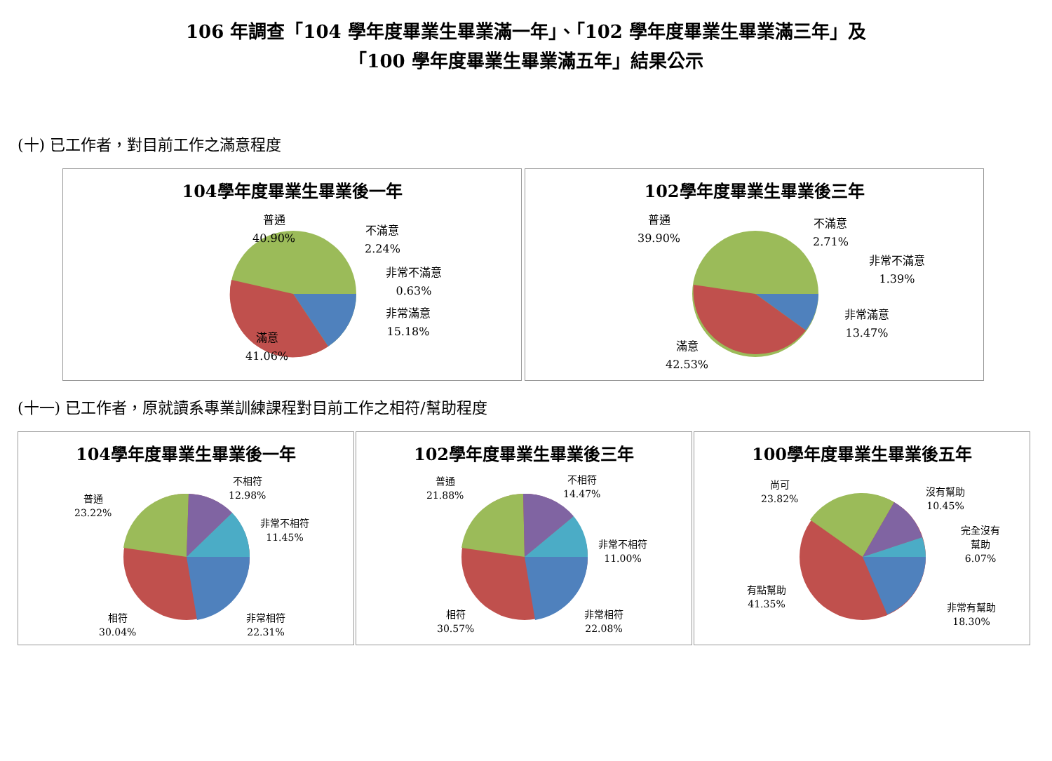106 年調查「104 學年度畢業生畢業滿一年」、「102 學年度畢業生畢業滿三年」及
「100 學年度畢業生畢業滿五年」結果公示
(十) 已工作者，對目前工作之滿意程度
104學年度畢業生畢業後一年
普通
40.90%
不滿意
2.24%
非常不滿意
0.63%
非常滿意
15.18%
滿意
41.06%
102學年度畢業生畢業後三年
普通
39.90%
不滿意
2.71%
非常不滿意
1.39%
非常滿意
13.47%
滿意
42.53%
(十一) 已工作者，原就讀系專業訓練課程對目前工作之相符/幫助程度
104學年度畢業生畢業後一年
普通
23.22%
不相符
12.98%
非常不相符
11.45%
非常相符
22.31%
相符
30.04%
102學年度畢業生畢業後三年
普通
21.88%
不相符
14.47%
非常不相符
11.00%
非常相符
22.08%
相符
30.57%
100學年度畢業生畢業後五年
尚可
23.82%
沒有幫助
10.45%
完全沒有
幫助
6.07%
非常有幫助
18.30%
有點幫助
41.35%